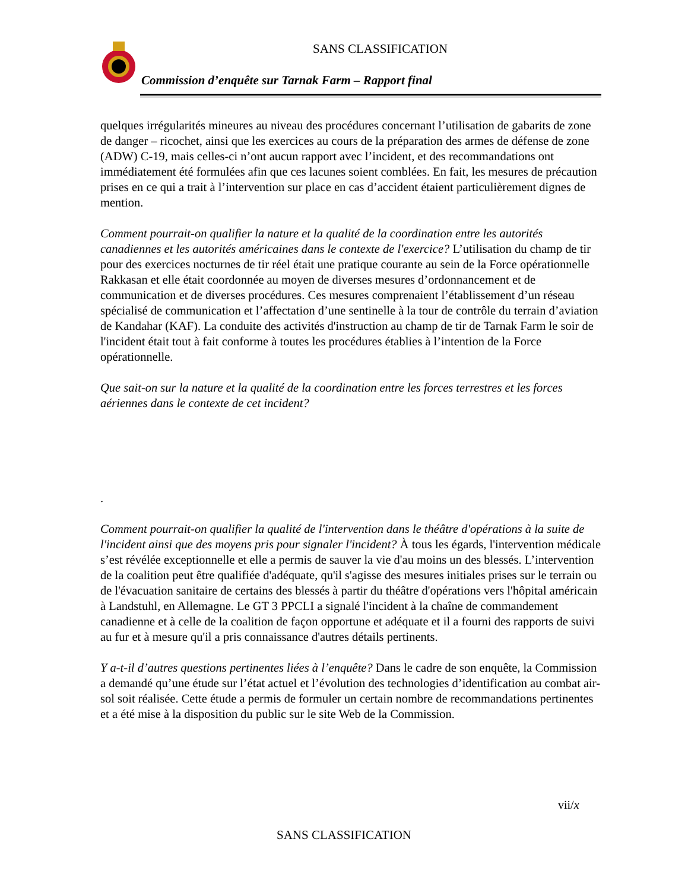SANS CLASSIFICATION
Commission d’enquête sur Tarnak Farm – Rapport final
quelques irrégularités mineures au niveau des procédures concernant l’utilisation de gabarits de zone de danger – ricochet, ainsi que les exercices au cours de la préparation des armes de défense de zone (ADW) C-19, mais celles-ci n’ont aucun rapport avec l’incident, et des recommandations ont immédiatement été formulées afin que ces lacunes soient comblées. En fait, les mesures de précaution prises en ce qui a trait à l’intervention sur place en cas d’accident étaient particulièrement dignes de mention.
Comment pourrait-on qualifier la nature et la qualité de la coordination entre les autorités canadiennes et les autorités américaines dans le contexte de l'exercice? L’utilisation du champ de tir pour des exercices nocturnes de tir réel était une pratique courante au sein de la Force opérationnelle Rakkasan et elle était coordonnée au moyen de diverses mesures d’ordonnancement et de communication et de diverses procédures. Ces mesures comprenaient l’établissement d’un réseau spécialisé de communication et l’affectation d’une sentinelle à la tour de contrôle du terrain d’aviation de Kandahar (KAF). La conduite des activités d'instruction au champ de tir de Tarnak Farm le soir de l'incident était tout à fait conforme à toutes les procédures établies à l’intention de la Force opérationnelle.
Que sait-on sur la nature et la qualité de la coordination entre les forces terrestres et les forces aériennes dans le contexte de cet incident?
.
Comment pourrait-on qualifier la qualité de l'intervention dans le théâtre d'opérations à la suite de l'incident ainsi que des moyens pris pour signaler l'incident? À tous les égards, l'intervention médicale s’est révélée exceptionnelle et elle a permis de sauver la vie d'au moins un des blessés. L’intervention de la coalition peut être qualifiée d'adéquate, qu'il s'agisse des mesures initiales prises sur le terrain ou de l'évacuation sanitaire de certains des blessés à partir du théâtre d'opérations vers l'hôpital américain à Landstuhl, en Allemagne. Le GT 3 PPCLI a signalé l'incident à la chaîne de commandement canadienne et à celle de la coalition de façon opportune et adéquate et il a fourni des rapports de suivi au fur et à mesure qu'il a pris connaissance d'autres détails pertinents.
Y a-t-il d’autres questions pertinentes liées à l’enquête? Dans le cadre de son enquête, la Commission a demandé qu’une étude sur l’état actuel et l’évolution des technologies d’identification au combat air-sol soit réalisée. Cette étude a permis de formuler un certain nombre de recommandations pertinentes et a été mise à la disposition du public sur le site Web de la Commission.
vii/x
SANS CLASSIFICATION